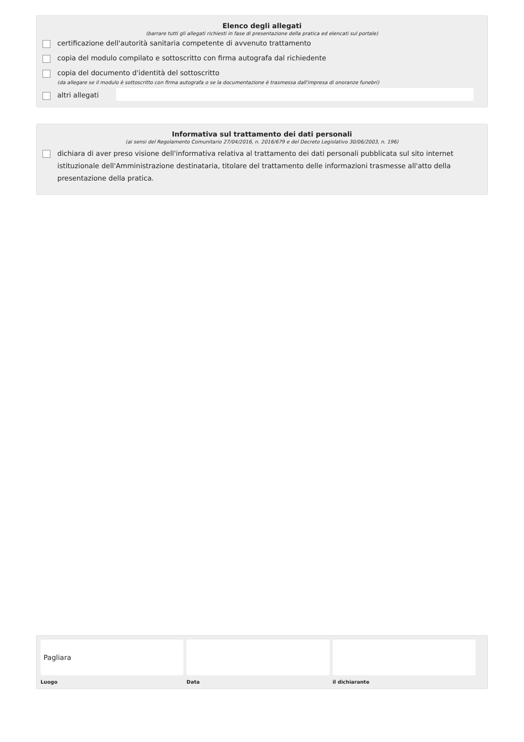Elenco degli allegati
(barrare tutti gli allegati richiesti in fase di presentazione della pratica ed elencati sul portale)
certificazione dell'autorità sanitaria competente di avvenuto trattamento
copia del modulo compilato e sottoscritto con firma autografa dal richiedente
copia del documento d'identità del sottoscritto
(da allegare se il modulo è sottoscritto con firma autografa o se la documentazione è trasmessa dall'impresa di onoranze funebri)
altri allegati
Informativa sul trattamento dei dati personali
(ai sensi del Regolamento Comunitario 27/04/2016, n. 2016/679 e del Decreto Legislativo 30/06/2003, n. 196)
dichiara di aver preso visione dell'informativa relativa al trattamento dei dati personali pubblicata sul sito internet istituzionale dell'Amministrazione destinataria, titolare del trattamento delle informazioni trasmesse all'atto della presentazione della pratica.
Pagliara
Luogo
Data il dichiarante